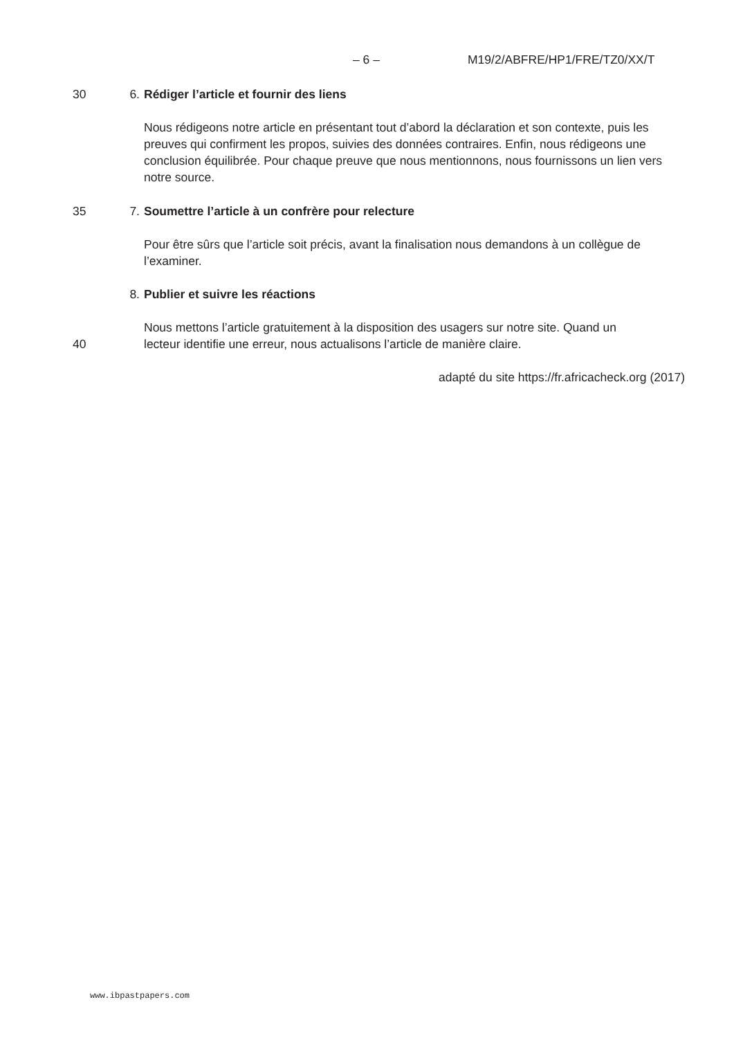– 6 – M19/2/ABFRE/HP1/FRE/TZ0/XX/T
30 6. Rédiger l’article et fournir des liens
Nous rédigeons notre article en présentant tout d’abord la déclaration et son contexte, puis les preuves qui confirment les propos, suivies des données contraires. Enfin, nous rédigeons une conclusion équilibrée. Pour chaque preuve que nous mentionnons, nous fournissons un lien vers notre source.
35 7. Soumettre l’article à un confrère pour relecture
Pour être sûrs que l’article soit précis, avant la finalisation nous demandons à un collègue de l’examiner.
8. Publier et suivre les réactions
Nous mettons l’article gratuitement à la disposition des usagers sur notre site. Quand un
40 lecteur identifie une erreur, nous actualisons l’article de manière claire.
adapté du site https://fr.africacheck.org (2017)
www.ibpastpapers.com